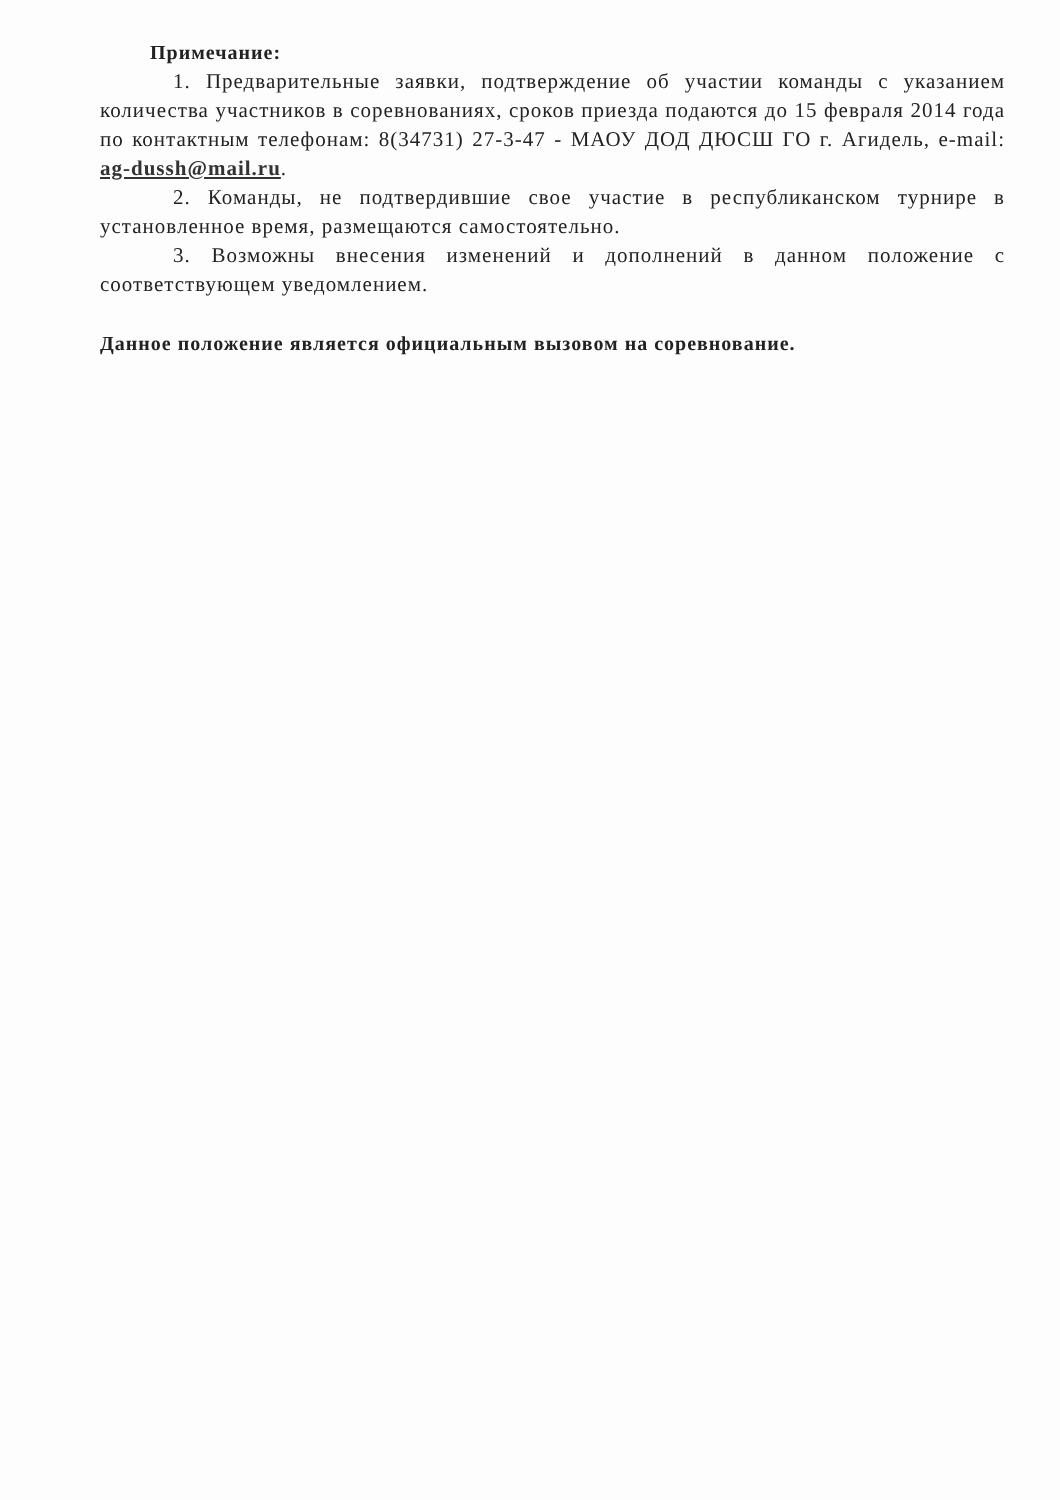Примечание:
1. Предварительные заявки, подтверждение об участии команды с указанием количества участников в соревнованиях, сроков приезда подаются до 15 февраля 2014 года по контактным телефонам: 8(34731) 27-3-47 - МАОУ ДОД ДЮСШ ГО г. Агидель, e-mail: ag-dussh@mail.ru.
2. Команды, не подтвердившие свое участие в республиканском турнире в установленное время, размещаются самостоятельно.
3. Возможны внесения изменений и дополнений в данном положение с соответствующем уведомлением.
Данное положение является официальным вызовом на соревнование.